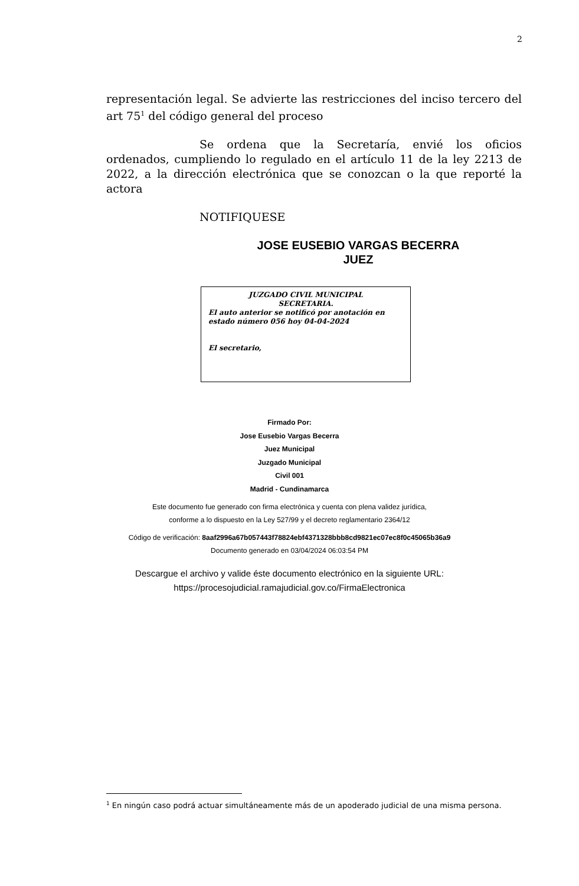2
representación legal. Se advierte las restricciones del inciso tercero del art 75<sup>1</sup> del código general del proceso
Se ordena que la Secretaría, envié los oficios ordenados, cumpliendo lo regulado en el artículo 11 de la ley 2213 de 2022, a la dirección electrónica que se conozcan o la que reporté la actora
NOTIFIQUESE
JOSE EUSEBIO VARGAS BECERRA
JUEZ
JUZGADO CIVIL MUNICIPAL
SECRETARIA.
El auto anterior se notificó por anotación en estado número 056 hoy 04-04-2024
El secretario,
Firmado Por:
Jose Eusebio Vargas Becerra
Juez Municipal
Juzgado Municipal
Civil 001
Madrid - Cundinamarca
Este documento fue generado con firma electrónica y cuenta con plena validez jurídica,
conforme a lo dispuesto en la Ley 527/99 y el decreto reglamentario 2364/12
Código de verificación: 8aaf2996a67b057443f78824ebf4371328bbb8cd9821ec07ec8f0c45065b36a9
Documento generado en 03/04/2024 06:03:54 PM
Descargue el archivo y valide éste documento electrónico en la siguiente URL:
https://procesojudicial.ramajudicial.gov.co/FirmaElectronica
<sup>1</sup> En ningún caso podrá actuar simultáneamente más de un apoderado judicial de una misma persona.